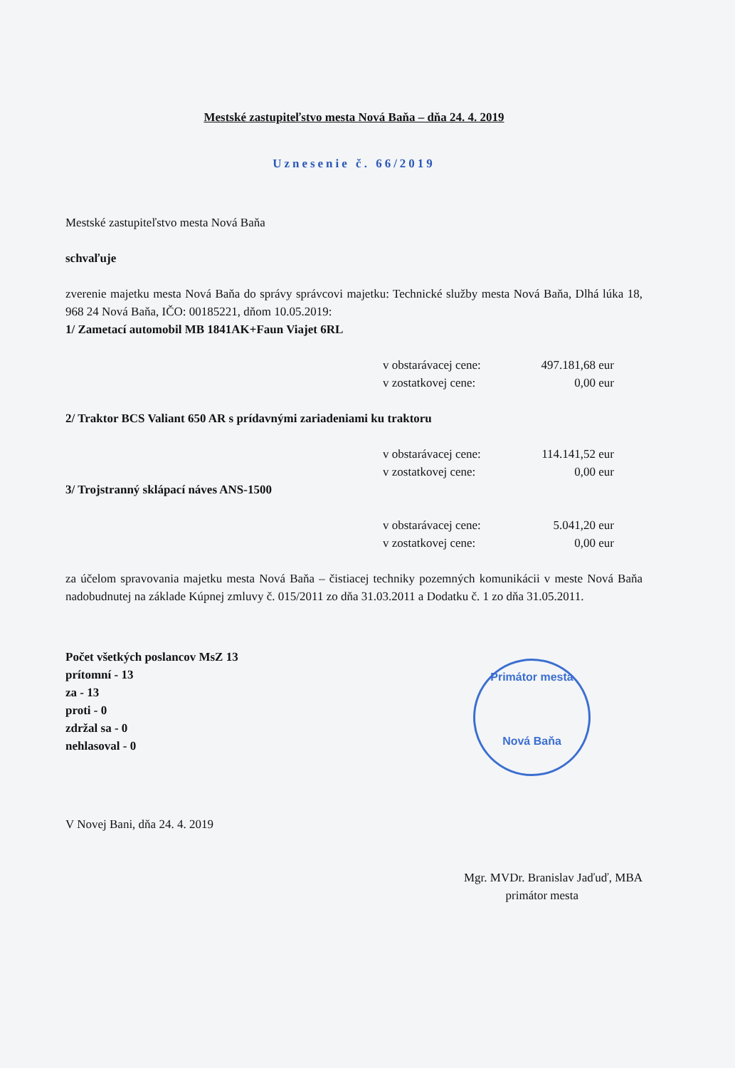Mestské zastupiteľstvo mesta Nová Baňa – dňa 24. 4. 2019
Uznesenie č. 66/2019
Mestské zastupiteľstvo mesta Nová Baňa
schvaľuje
zverenie majetku mesta Nová Baňa do správy správcovi majetku: Technické služby mesta Nová Baňa, Dlhá lúka 18, 968 24 Nová Baňa, IČO: 00185221, dňom 10.05.2019:
1/ Zametací automobil MB 1841AK+Faun Viajet 6RL
v obstarávacej cene: 497.181,68 eur v zostatkovej cene: 0,00 eur
2/ Traktor BCS Valiant 650 AR s prídavnými zariadeniami ku traktoru
v obstarávacej cene: 114.141,52 eur v zostatkovej cene: 0,00 eur
3/ Trojstranný sklápací náves ANS-1500
v obstarávacej cene: 5.041,20 eur v zostatkovej cene: 0,00 eur
za účelom spravovania majetku mesta Nová Baňa – čistiacej techniky pozemných komunikácii v meste Nová Baňa nadobudnutej na základe Kúpnej zmluvy č. 015/2011 zo dňa 31.03.2011 a Dodatku č. 1 zo dňa 31.05.2011.
Počet všetkých poslancov MsZ 13
prítomní - 13
za - 13
proti - 0
zdržal sa - 0
nehlasoval - 0
V Novej Bani, dňa 24. 4. 2019
Mgr. MVDr. Branislav Jaďuď, MBA
primátor mesta
Primátor mesta
Nová Baňa